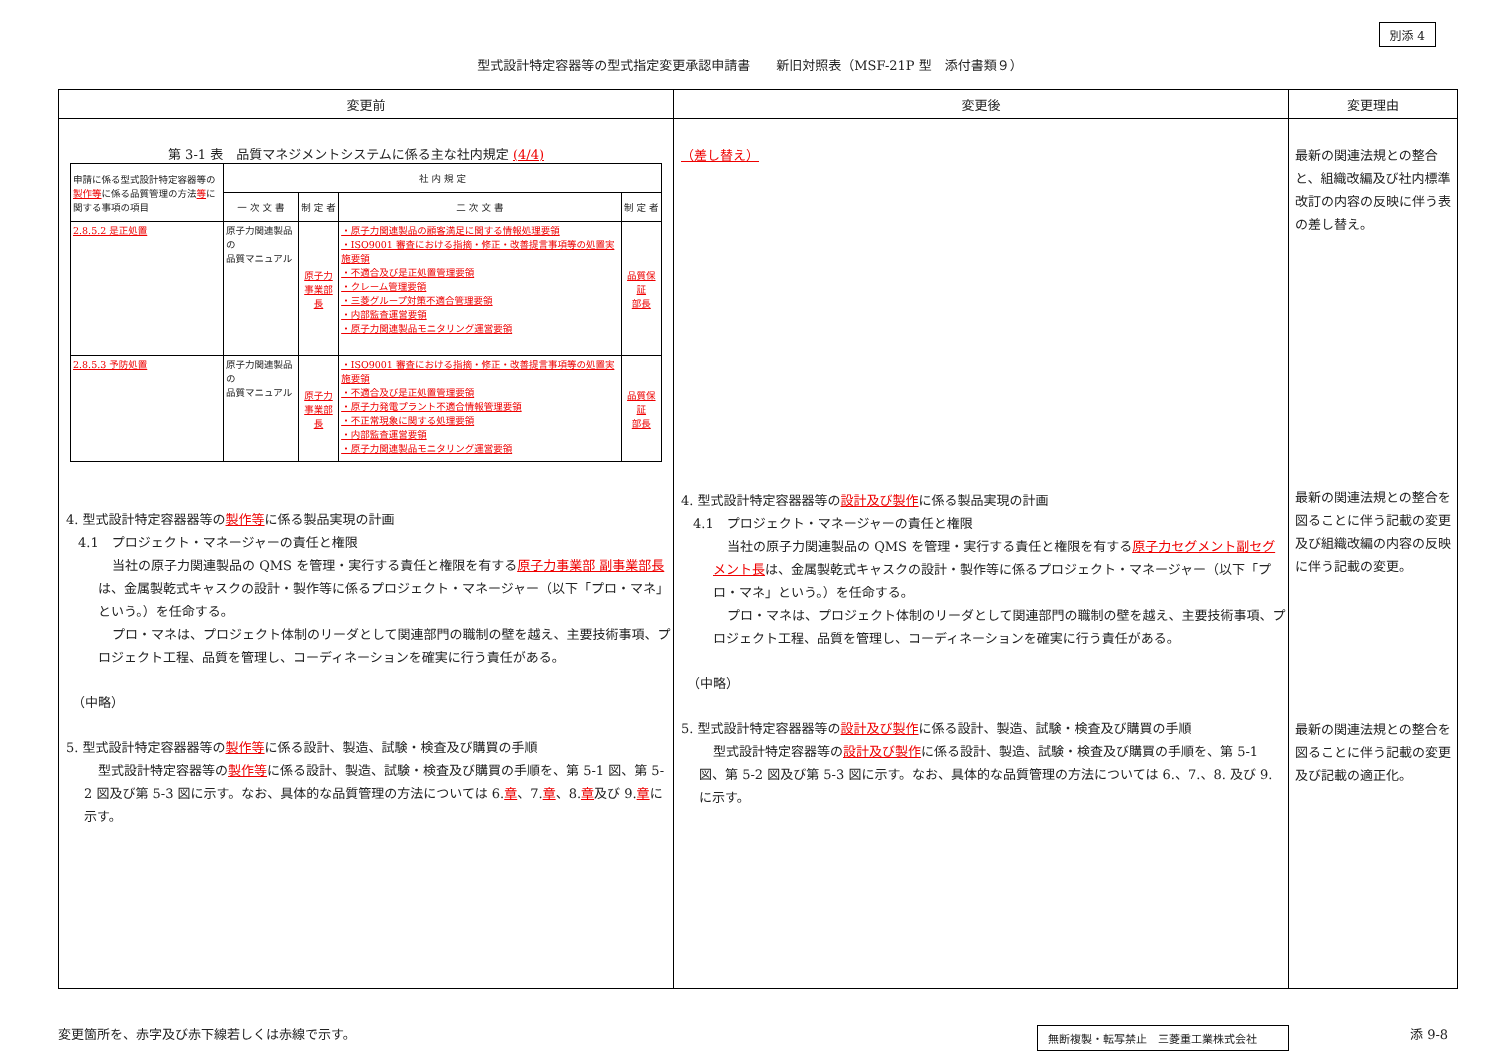別添 4
型式設計特定容器等の型式指定変更承認申請書　　新旧対照表（MSF-21P 型　添付書類９）
| 変更前 | 変更後 | 変更理由 |
| --- | --- | --- |
| 第 3-1 表 品質マネジメントシステムに係る主な社内規定 (4/4) / 申請に係る型式設計特定容器等の 製作等 に係る品質管理の方法 等 に関する事項の項目 / 社 内 規 定 / / / / / --- / --- / --- / --- / --- / / / 一 次 文 書 / 制 定 者 / 二 次 文 書 / 制 定 者 / / 2.8.5.2 是正処置 / 原子力関連製品の 品質マニュアル / 原子力 事業部長 / ・原子力関連製品の顧客満足に関する情報処理要領 ・ISO9001 審査における指摘・修正・改善提言事項等の処置実施要領 ・不適合及び是正処置管理要領 ・クレーム管理要領 ・三菱グループ対策不適合管理要領 ・内部監査運営要領 ・原子力関連製品モニタリング運営要領 / 品質保証 部長 / / 2.8.5.3 予防処置 / 原子力関連製品の 品質マニュアル / 原子力 事業部長 / ・ISO9001 審査における指摘・修正・改善提言事項等の処置実施要領 ・不適合及び是正処置管理要領 ・原子力発電プラント不適合情報管理要領 ・不正常現象に関する処理要領 ・内部監査運営要領 ・原子力関連製品モニタリング運営要領 / 品質保証 部長 / 4. 型式設計特定容器器等の 製作等 に係る製品実現の計画 4.1 プロジェクト・マネージャーの責任と権限 当社の原子力関連製品の QMS を管理・実行する責任と権限を有する 原子力事業部 副事業部長 は、金属製乾式キャスクの設計・製作等に係るプロジェクト・マネージャー（以下「プロ・マネ」という。）を任命する。 プロ・マネは、プロジェクト体制のリーダとして関連部門の職制の壁を越え、主要技術事項、プロジェクト工程、品質を管理し、コーディネーションを確実に行う責任がある。 （中略） 5. 型式設計特定容器器等の 製作等 に係る設計、製造、試験・検査及び購買の手順 型式設計特定容器等の 製作等 に係る設計、製造、試験・検査及び購買の手順を、第 5-1 図、第 5-2 図及び第 5-3 図に示す。なお、具体的な品質管理の方法については 6. 章 、7. 章 、8. 章 及び 9. 章 に示す。 | （差し替え） 4. 型式設計特定容器器等の 設計及び製作 に係る製品実現の計画 4.1 プロジェクト・マネージャーの責任と権限 当社の原子力関連製品の QMS を管理・実行する責任と権限を有する 原子力セグメント副セグメント長 は、金属製乾式キャスクの設計・製作等に係るプロジェクト・マネージャー（以下「プロ・マネ」という。）を任命する。 プロ・マネは、プロジェクト体制のリーダとして関連部門の職制の壁を越え、主要技術事項、プロジェクト工程、品質を管理し、コーディネーションを確実に行う責任がある。 （中略） 5. 型式設計特定容器器等の 設計及び製作 に係る設計、製造、試験・検査及び購買の手順 型式設計特定容器等の 設計及び製作 に係る設計、製造、試験・検査及び購買の手順を、第 5-1 図、第 5-2 図及び第 5-3 図に示す。なお、具体的な品質管理の方法については 6.、7.、8. 及び 9. に示す。 | 最新の関連法規との整合と、組織改編及び社内標準改訂の内容の反映に伴う表の差し替え。 最新の関連法規との整合を図ることに伴う記載の変更及び組織改編の内容の反映に伴う記載の変更。 最新の関連法規との整合を図ることに伴う記載の変更及び記載の適正化。 |
変更箇所を、赤字及び赤下線若しくは赤線で示す。
無断複製・転写禁止　三菱重工業株式会社 添 9-8